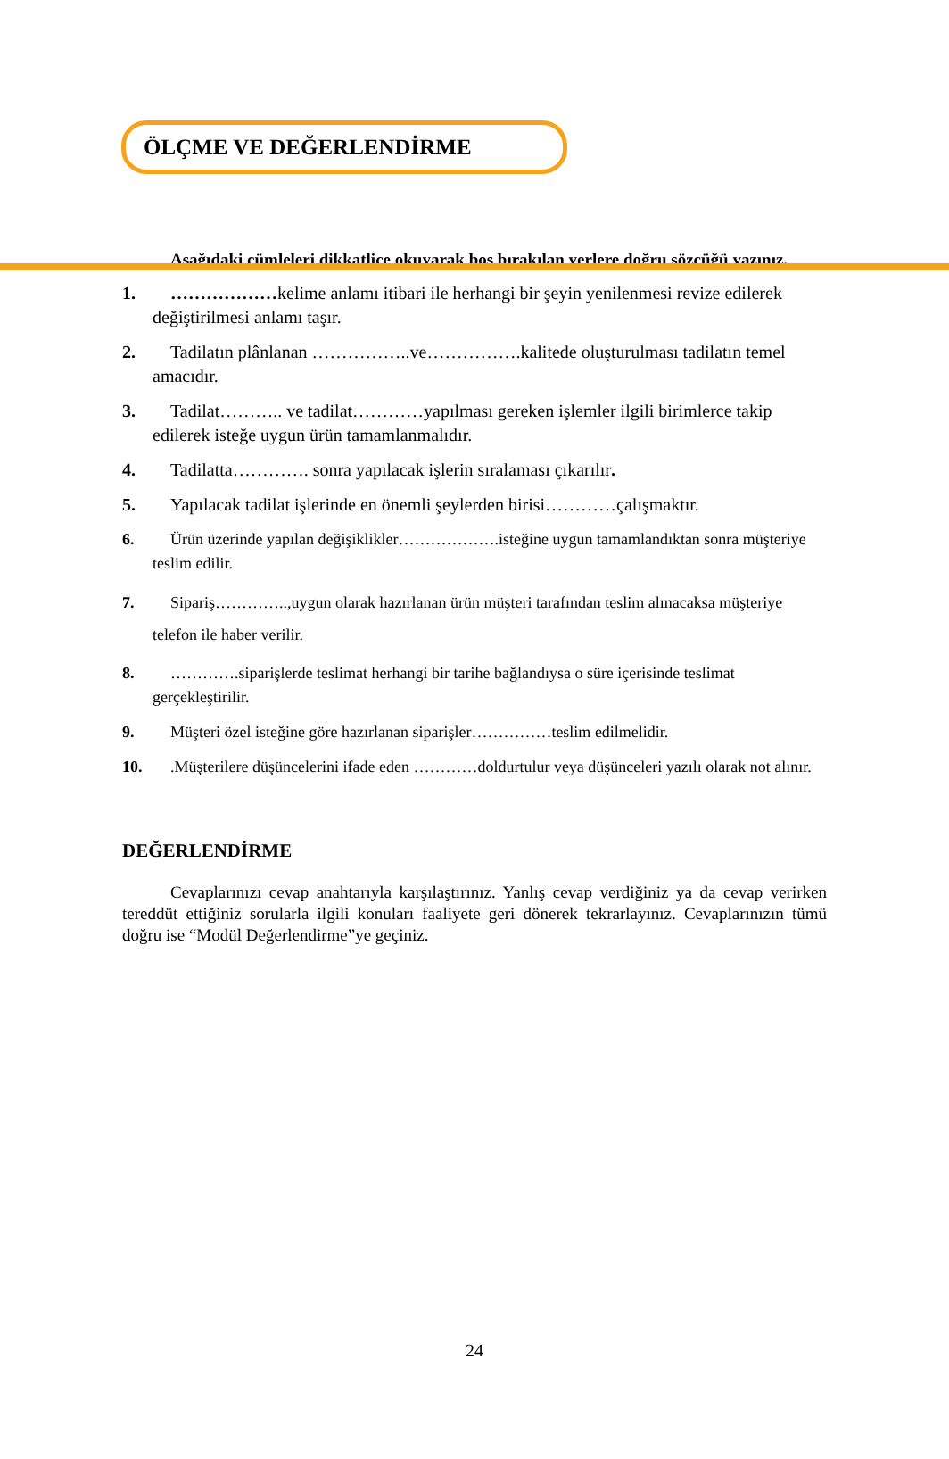ÖLÇME VE DEĞERLENDİRME
Aşağıdaki cümleleri dikkatlice okuyarak boş bırakılan yerlere doğru sözcüğü yazınız.
1. ………………kelime anlamı itibari ile herhangi bir şeyin yenilenmesi revize edilerek değiştirilmesi anlamı taşır.
2. Tadilatın plânlanan ……………..ve…………….kalitede oluşturulması tadilatın temel amacıdır.
3. Tadilat……….. ve tadilat…………yapılması gereken işlemler ilgili birimlerce takip edilerek isteğe uygun ürün tamamlanmalıdır.
4. Tadilatta…………. sonra yapılacak işlerin sıralaması çıkarılır.
5. Yapılacak tadilat işlerinde en önemli şeylerden birisi…………çalışmaktır.
6. Ürün üzerinde yapılan değişiklikler……………….isteğine uygun tamamlandıktan sonra müşteriye teslim edilir.
7. Sipariş…………..,uygun olarak hazırlanan ürün müşteri tarafından teslim alınacaksa müşteriye telefon ile haber verilir.
8. ………….siparişlerde teslimat herhangi bir tarihe bağlandıysa o süre içerisinde teslimat gerçekleştirilir.
9. Müşteri özel isteğine göre hazırlanan siparişler……………teslim edilmelidir.
10..Müşterilere düşüncelerini ifade eden …………doldurtulur veya düşünceleri yazılı olarak not alınır.
DEĞERLENDİRME
Cevaplarınızı cevap anahtarıyla karşılaştırınız. Yanlış cevap verdiğiniz ya da cevap verirken tereddüt ettiğiniz sorularla ilgili konuları faaliyete geri dönerek tekrarlayınız. Cevaplarınızın tümü doğru ise “Modül Değerlendirme”ye geçiniz.
24